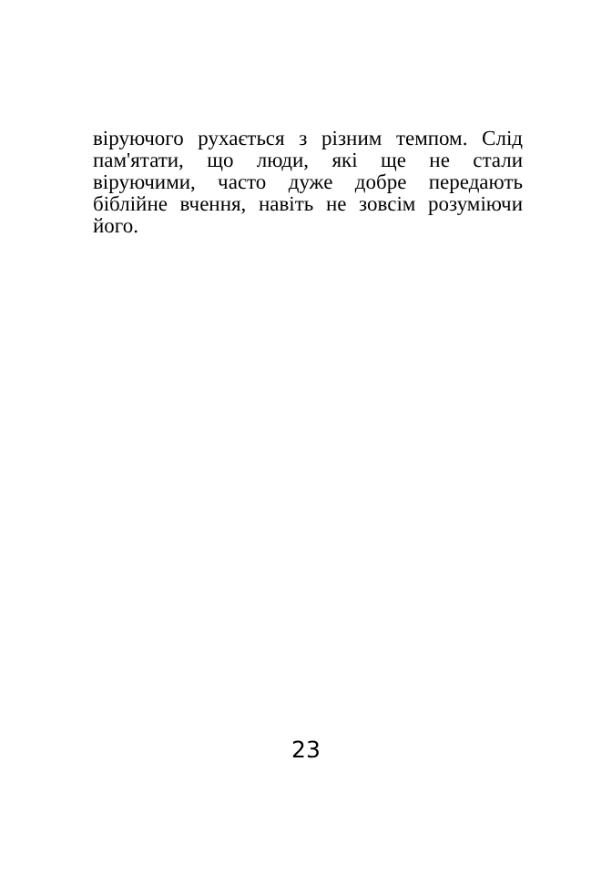віруючого рухається з різним темпом. Слід пам'ятати, що люди, які ще не стали віруючими, часто дуже добре передають біблійне вчення, навіть не зовсім розуміючи його.
23